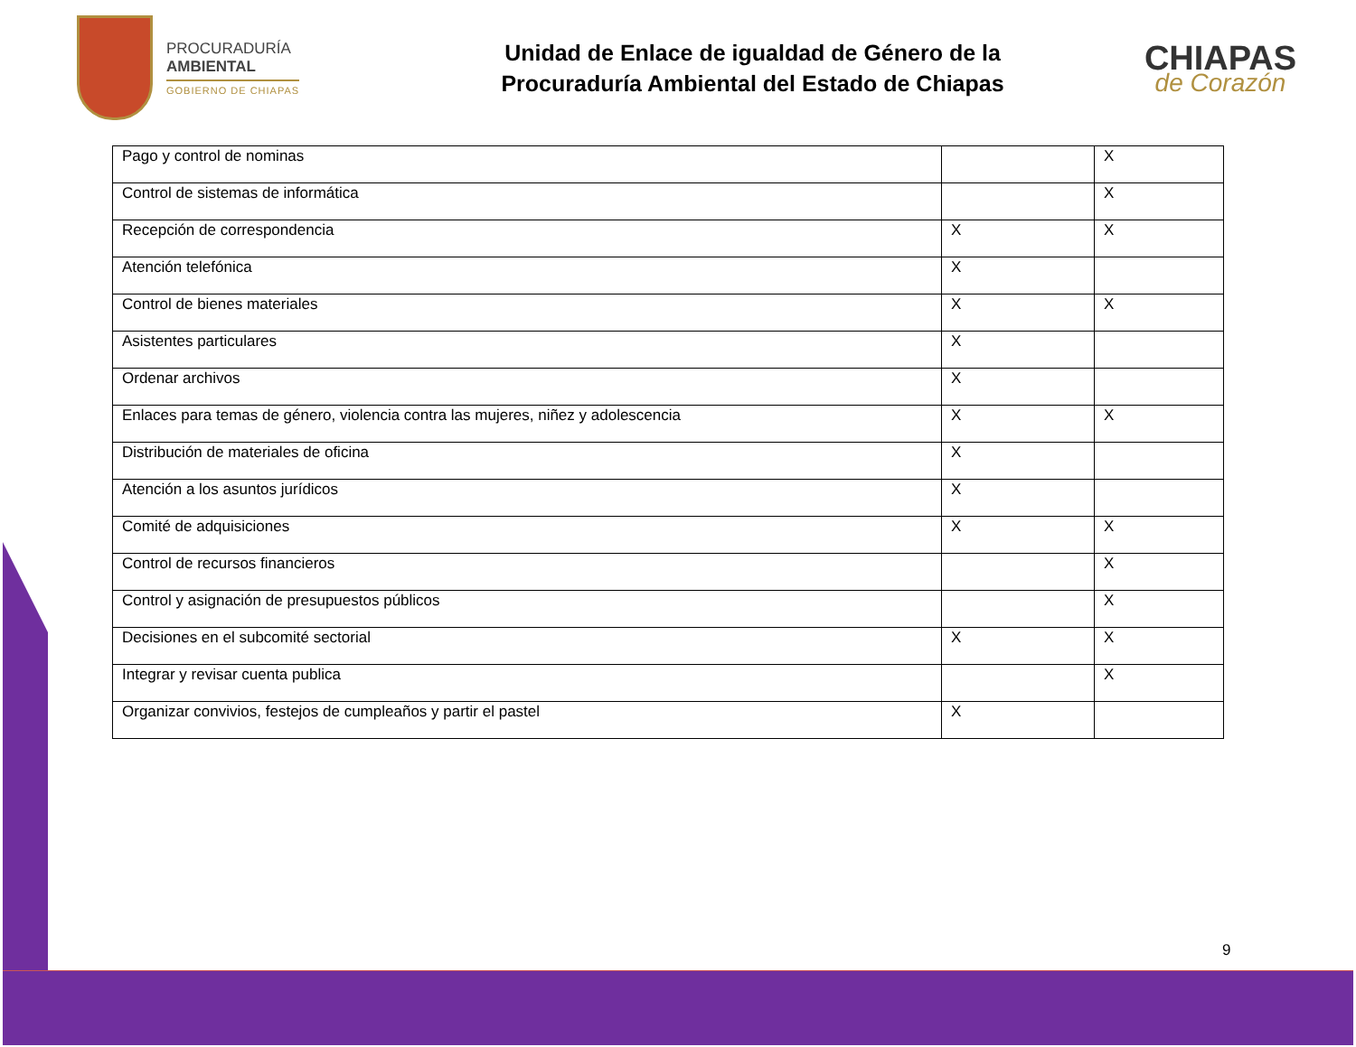PROCURADURÍA
AMBIENTAL
GOBIERNO DE CHIAPAS
Unidad de Enlace de igualdad de Género de la
Procuraduría Ambiental del Estado de Chiapas
CHIAPAS
de Corazón
| Pago y control de nominas | | X |
| Control de sistemas de informática | | X |
| Recepción de correspondencia | X | X |
| Atención telefónica | X | |
| Control de bienes materiales | X | X |
| Asistentes particulares | X | |
| Ordenar archivos | X | |
| Enlaces para temas de género, violencia contra las mujeres, niñez y adolescencia | X | X |
| Distribución de materiales de oficina | X | |
| Atención a los asuntos jurídicos | X | |
| Comité de adquisiciones | X | X |
| Control de recursos financieros | | X |
| Control y asignación de presupuestos públicos | | X |
| Decisiones en el subcomité sectorial | X | X |
| Integrar y revisar cuenta publica | | X |
| Organizar convivios, festejos de cumpleaños y partir el pastel | X | |
9